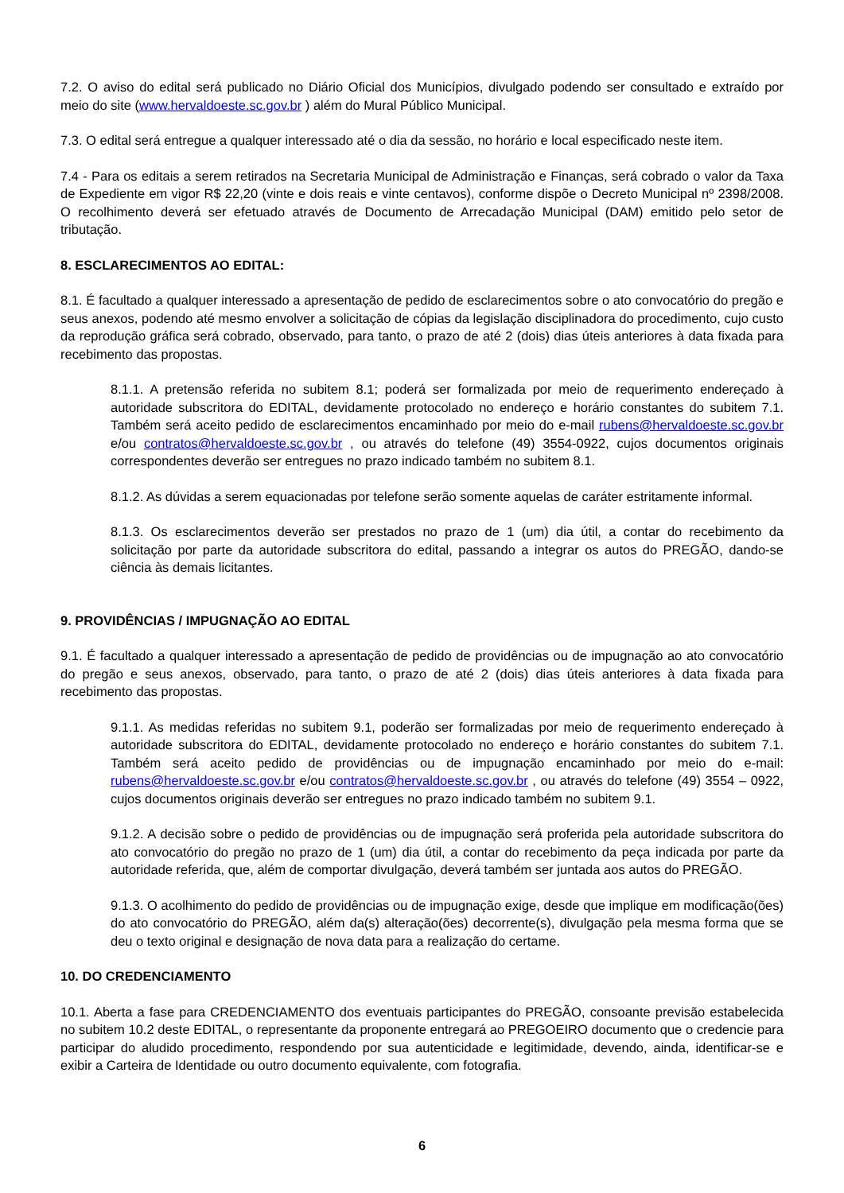7.2. O aviso do edital será publicado no Diário Oficial dos Municípios, divulgado podendo ser consultado e extraído por meio do site (www.hervaldoeste.sc.gov.br ) além do Mural Público Municipal.
7.3. O edital será entregue a qualquer interessado até o dia da sessão, no horário e local especificado neste item.
7.4 - Para os editais a serem retirados na Secretaria Municipal de Administração e Finanças, será cobrado o valor da Taxa de Expediente em vigor R$ 22,20 (vinte e dois reais e vinte centavos), conforme dispõe o Decreto Municipal nº 2398/2008. O recolhimento deverá ser efetuado através de Documento de Arrecadação Municipal (DAM) emitido pelo setor de tributação.
8. ESCLARECIMENTOS AO EDITAL:
8.1. É facultado a qualquer interessado a apresentação de pedido de esclarecimentos sobre o ato convocatório do pregão e seus anexos, podendo até mesmo envolver a solicitação de cópias da legislação disciplinadora do procedimento, cujo custo da reprodução gráfica será cobrado, observado, para tanto, o prazo de até 2 (dois) dias úteis anteriores à data fixada para recebimento das propostas.
8.1.1. A pretensão referida no subitem 8.1; poderá ser formalizada por meio de requerimento endereçado à autoridade subscritora do EDITAL, devidamente protocolado no endereço e horário constantes do subitem 7.1. Também será aceito pedido de esclarecimentos encaminhado por meio do e-mail rubens@hervaldoeste.sc.gov.br e/ou contratos@hervaldoeste.sc.gov.br , ou através do telefone (49) 3554-0922, cujos documentos originais correspondentes deverão ser entregues no prazo indicado também no subitem 8.1.
8.1.2. As dúvidas a serem equacionadas por telefone serão somente aquelas de caráter estritamente informal.
8.1.3. Os esclarecimentos deverão ser prestados no prazo de 1 (um) dia útil, a contar do recebimento da solicitação por parte da autoridade subscritora do edital, passando a integrar os autos do PREGÃO, dando-se ciência às demais licitantes.
9. PROVIDÊNCIAS / IMPUGNAÇÃO AO EDITAL
9.1. É facultado a qualquer interessado a apresentação de pedido de providências ou de impugnação ao ato convocatório do pregão e seus anexos, observado, para tanto, o prazo de até 2 (dois) dias úteis anteriores à data fixada para recebimento das propostas.
9.1.1. As medidas referidas no subitem 9.1, poderão ser formalizadas por meio de requerimento endereçado à autoridade subscritora do EDITAL, devidamente protocolado no endereço e horário constantes do subitem 7.1. Também será aceito pedido de providências ou de impugnação encaminhado por meio do e-mail: rubens@hervaldoeste.sc.gov.br e/ou contratos@hervaldoeste.sc.gov.br , ou através do telefone (49) 3554 – 0922, cujos documentos originais deverão ser entregues no prazo indicado também no subitem 9.1.
9.1.2. A decisão sobre o pedido de providências ou de impugnação será proferida pela autoridade subscritora do ato convocatório do pregão no prazo de 1 (um) dia útil, a contar do recebimento da peça indicada por parte da autoridade referida, que, além de comportar divulgação, deverá também ser juntada aos autos do PREGÃO.
9.1.3. O acolhimento do pedido de providências ou de impugnação exige, desde que implique em modificação(ões) do ato convocatório do PREGÃO, além da(s) alteração(ões) decorrente(s), divulgação pela mesma forma que se deu o texto original e designação de nova data para a realização do certame.
10. DO CREDENCIAMENTO
10.1. Aberta a fase para CREDENCIAMENTO dos eventuais participantes do PREGÃO, consoante previsão estabelecida no subitem 10.2 deste EDITAL, o representante da proponente entregará ao PREGOEIRO documento que o credencie para participar do aludido procedimento, respondendo por sua autenticidade e legitimidade, devendo, ainda, identificar-se e exibir a Carteira de Identidade ou outro documento equivalente, com fotografia.
6